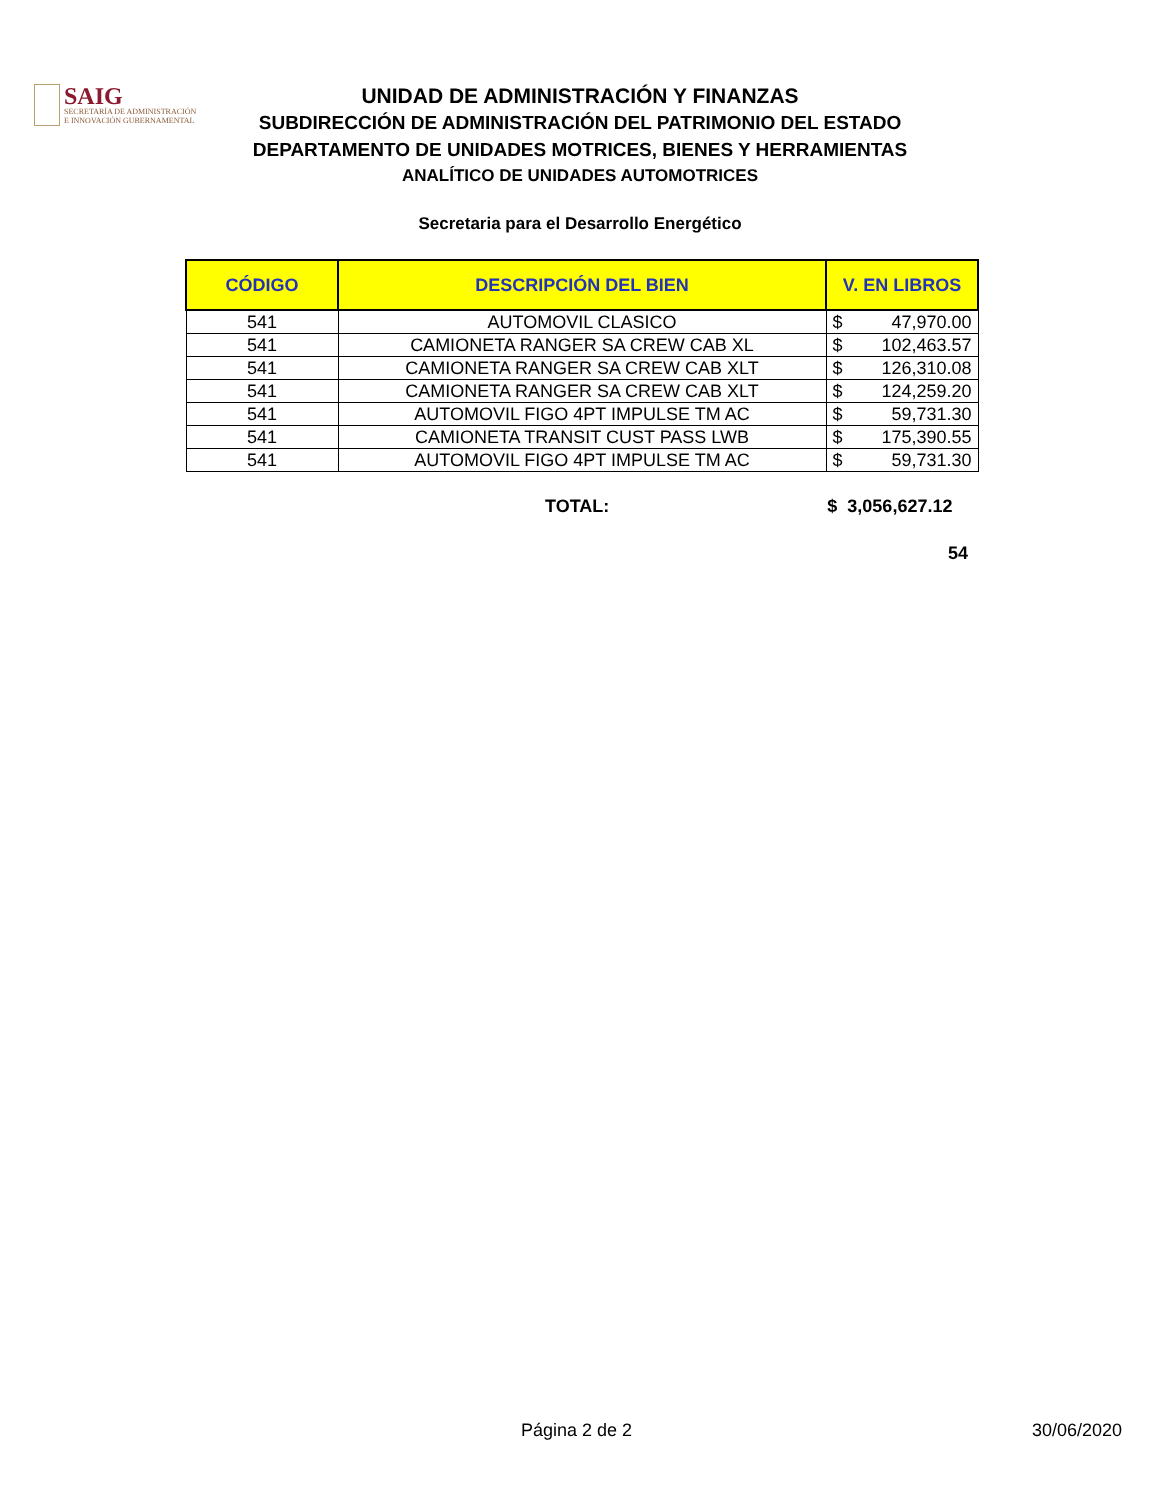SAIG
SECRETARÍA DE ADMINISTRACIÓN
E INNOVACIÓN GUBERNAMENTAL
UNIDAD DE ADMINISTRACIÓN Y FINANZAS
SUBDIRECCIÓN DE ADMINISTRACIÓN DEL PATRIMONIO DEL ESTADO
DEPARTAMENTO DE UNIDADES MOTRICES, BIENES Y HERRAMIENTAS
ANALÍTICO DE UNIDADES AUTOMOTRICES
Secretaria para el Desarrollo Energético
| CÓDIGO | DESCRIPCIÓN DEL BIEN | V. EN LIBROS | |
| --- | --- | --- | --- |
| 541 | AUTOMOVIL CLASICO | $ | 47,970.00 |
| 541 | CAMIONETA RANGER SA CREW CAB XL | $ | 102,463.57 |
| 541 | CAMIONETA RANGER SA CREW CAB XLT | $ | 126,310.08 |
| 541 | CAMIONETA RANGER SA CREW CAB XLT | $ | 124,259.20 |
| 541 | AUTOMOVIL FIGO 4PT IMPULSE TM AC | $ | 59,731.30 |
| 541 | CAMIONETA TRANSIT CUST PASS LWB | $ | 175,390.55 |
| 541 | AUTOMOVIL FIGO 4PT IMPULSE TM AC | $ | 59,731.30 |
TOTAL: $ 3,056,627.12
54
Página 2 de 2 30/06/2020